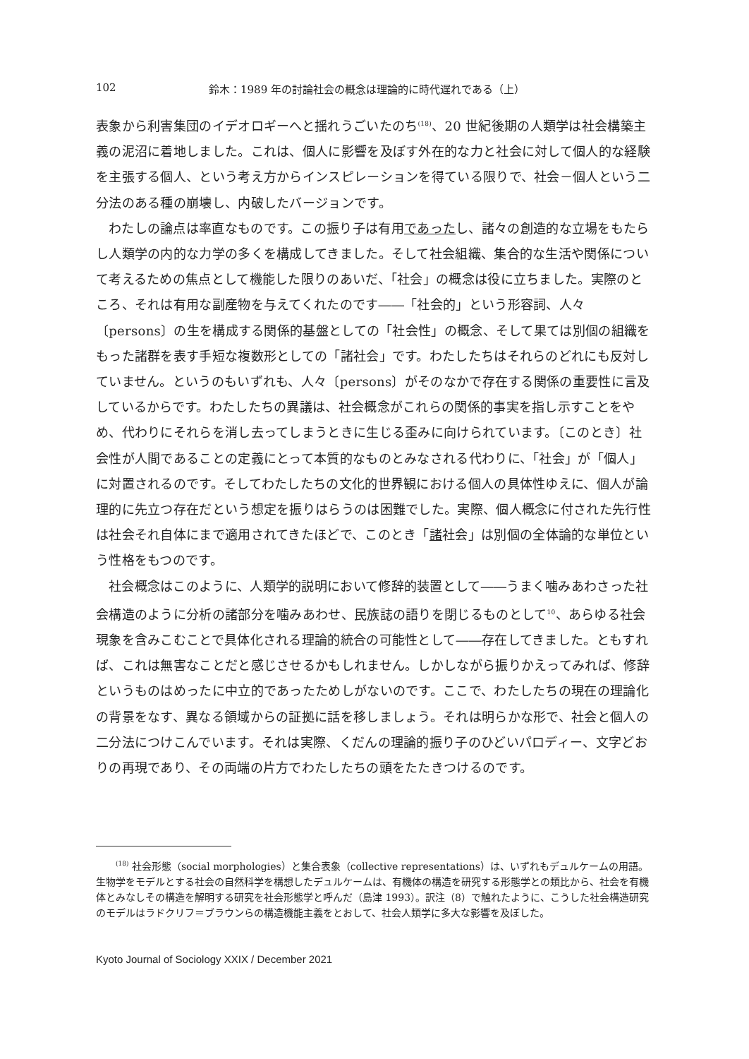102 鈴木：1989 年の討論社会の概念は理論的に時代遅れである（上）
表象から利害集団のイデオロギーへと揺れうごいたのち<sup>(18)</sup>、20 世紀後期の人類学は社会構築主義の泥沼に着地しました。これは、個人に影響を及ぼす外在的な力と社会に対して個人的な経験を主張する個人、という考え方からインスピレーションを得ている限りで、社会－個人という二分法のある種の崩壊し、内破したバージョンです。
わたしの論点は率直なものです。この振り子は有用であったし、諸々の創造的な立場をもたらし人類学の内的な力学の多くを構成してきました。そして社会組織、集合的な生活や関係について考えるための焦点として機能した限りのあいだ、「社会」の概念は役に立ちました。実際のところ、それは有用な副産物を与えてくれたのです――「社会的」という形容詞、人々〔persons〕の生を構成する関係的基盤としての「社会性」の概念、そして果ては別個の組織をもった諸群を表す手短な複数形としての「諸社会」です。わたしたちはそれらのどれにも反対していません。というのもいずれも、人々〔persons〕がそのなかで存在する関係の重要性に言及しているからです。わたしたちの異議は、社会概念がこれらの関係的事実を指し示すことをやめ、代わりにそれらを消し去ってしまうときに生じる歪みに向けられています。〔このとき〕社会性が人間であることの定義にとって本質的なものとみなされる代わりに、「社会」が「個人」に対置されるのです。そしてわたしたちの文化的世界観における個人の具体性ゆえに、個人が論理的に先立つ存在だという想定を振りはらうのは困難でした。実際、個人概念に付された先行性は社会それ自体にまで適用されてきたほどで、このとき「諸社会」は別個の全体論的な単位という性格をもつのです。
社会概念はこのように、人類学的説明において修辞的装置として――うまく噛みあわさった社会構造のように分析の諸部分を噛みあわせ、民族誌の語りを閉じるものとして<sup>10</sup>、あらゆる社会現象を含みこむことで具体化される理論的統合の可能性として――存在してきました。ともすれば、これは無害なことだと感じさせるかもしれません。しかしながら振りかえってみれば、修辞というものはめったに中立的であったためしがないのです。ここで、わたしたちの現在の理論化の背景をなす、異なる領域からの証拠に話を移しましょう。それは明らかな形で、社会と個人の二分法につけこんでいます。それは実際、くだんの理論的振り子のひどいパロディー、文字どおりの再現であり、その両端の片方でわたしたちの頭をたたきつけるのです。
<sup>(18)</sup> 社会形態（social morphologies）と集合表象（collective representations）は、いずれもデュルケームの用語。生物学をモデルとする社会の自然科学を構想したデュルケームは、有機体の構造を研究する形態学との類比から、社会を有機体とみなしその構造を解明する研究を社会形態学と呼んだ（島津 1993）。訳注（8）で触れたように、こうした社会構造研究のモデルはラドクリフ＝ブラウンらの構造機能主義をとおして、社会人類学に多大な影響を及ぼした。
Kyoto Journal of Sociology XXIX / December 2021